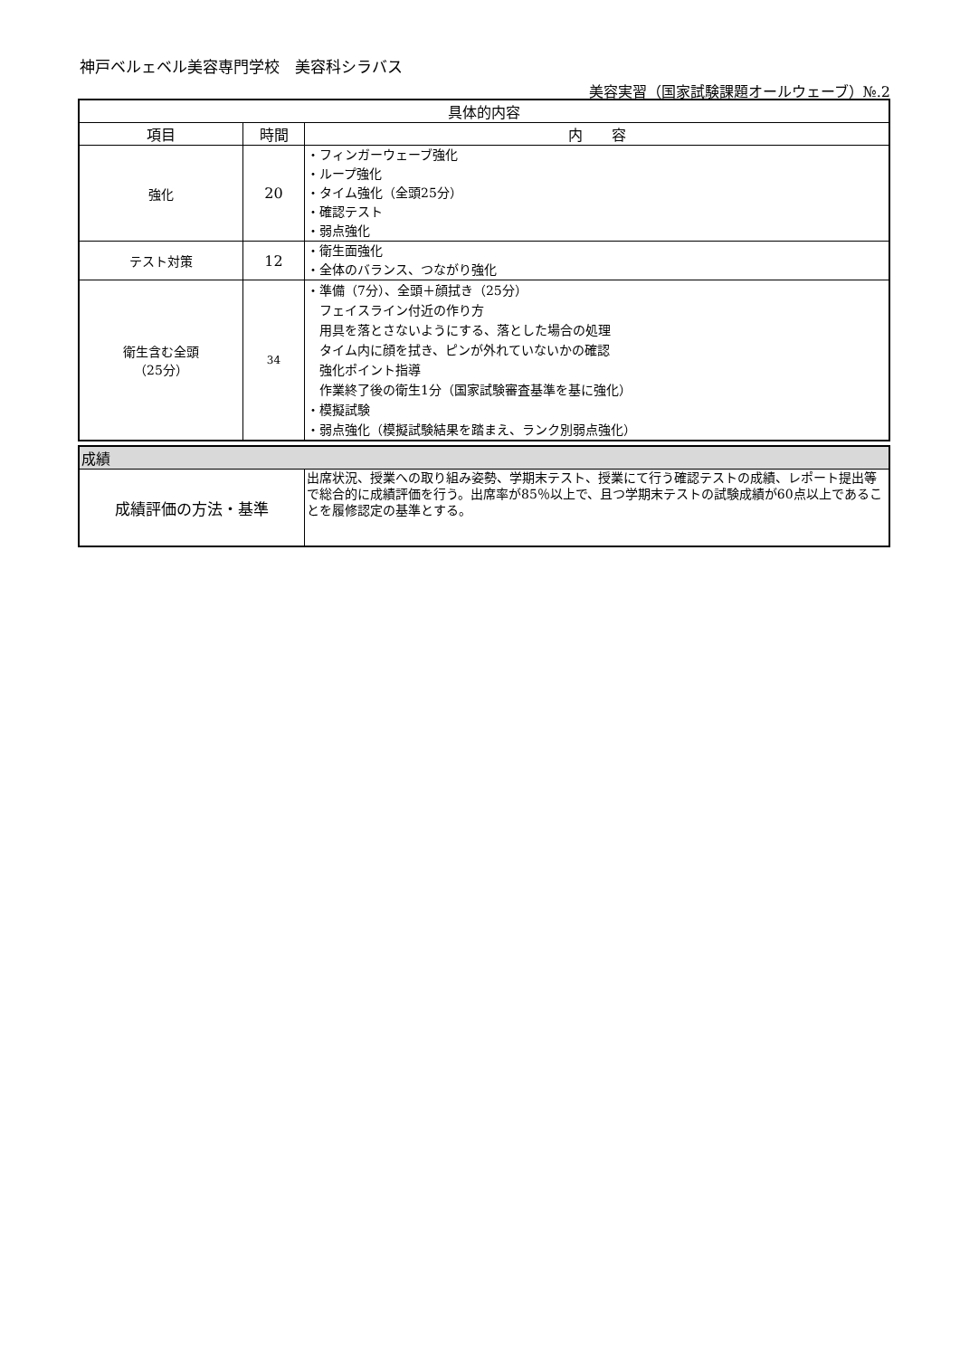神戸ベルェベル美容専門学校　美容科シラバス
美容実習（国家試験課題オールウェーブ）№.2
| 具体的内容 | | |
| --- | --- | --- |
| 項目 | 時間 | 内 容 |
| 強化 | 20 | ・フィンガーウェーブ強化 ・ループ強化 ・タイム強化（全頭25分） ・確認テスト ・弱点強化 |
| テスト対策 | 12 | ・衛生面強化 ・全体のバランス、つながり強化 |
| 衛生含む全頭 （25分） | 34 | ・準備（7分）、全頭＋顔拭き（25分） フェイスライン付近の作り方 用具を落とさないようにする、落とした場合の処理 タイム内に顔を拭き、ピンが外れていないかの確認 強化ポイント指導 作業終了後の衛生1分（国家試験審査基準を基に強化） ・模擬試験 ・弱点強化（模擬試験結果を踏まえ、ランク別弱点強化） |
| 成績 | |
| --- | --- |
| 成績評価の方法・基準 | 出席状況、授業への取り組み姿勢、学期末テスト、授業にて行う確認テストの成績、レポート提出等で総合的に成績評価を行う。出席率が85％以上で、且つ学期末テストの試験成績が60点以上であることを履修認定の基準とする。 |